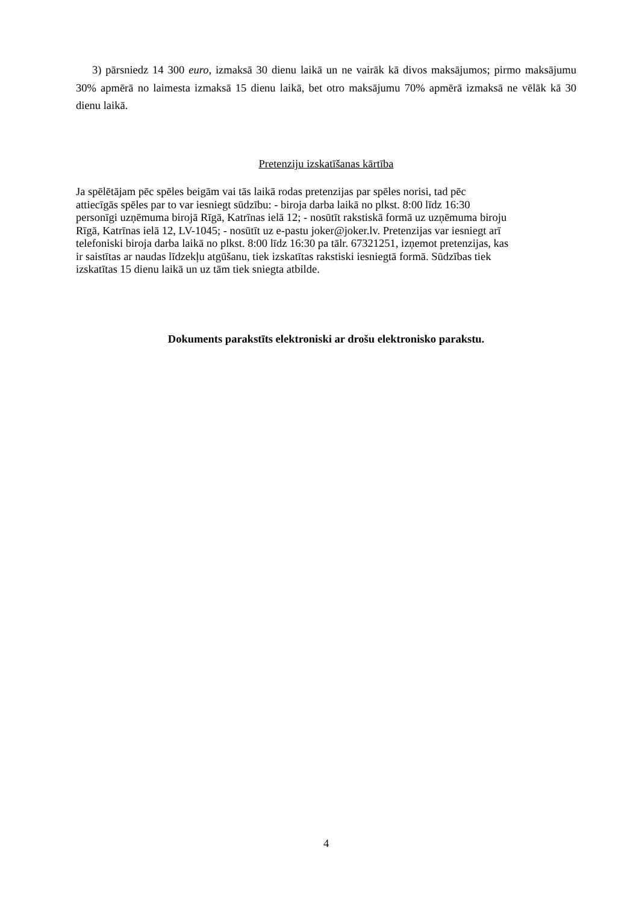3) pārsniedz 14 300 euro, izmaksā 30 dienu laikā un ne vairāk kā divos maksājumos; pirmo maksājumu 30% apmērā no laimesta izmaksā 15 dienu laikā, bet otro maksājumu 70% apmērā izmaksā ne vēlāk kā 30 dienu laikā.
Pretenziju izskatīšanas kārtība
Ja spēlētājam pēc spēles beigām vai tās laikā rodas pretenzijas par spēles norisi, tad pēc
attiecīgās spēles par to var iesniegt sūdzību: - biroja darba laikā no plkst. 8:00 līdz 16:30
personīgi uzņēmuma birojā Rīgā, Katrīnas ielā 12; - nosūtīt rakstiskā formā uz uzņēmuma biroju
Rīgā, Katrīnas ielā 12, LV-1045; - nosūtīt uz e-pastu joker@joker.lv. Pretenzijas var iesniegt arī
telefoniski biroja darba laikā no plkst. 8:00 līdz 16:30 pa tālr. 67321251, izņemot pretenzijas, kas
ir saistītas ar naudas līdzekļu atgūšanu, tiek izskatītas rakstiski iesniegtā formā. Sūdzības tiek
izskatītas 15 dienu laikā un uz tām tiek sniegta atbilde.
Dokuments parakstīts elektroniski ar drošu elektronisko parakstu.
4